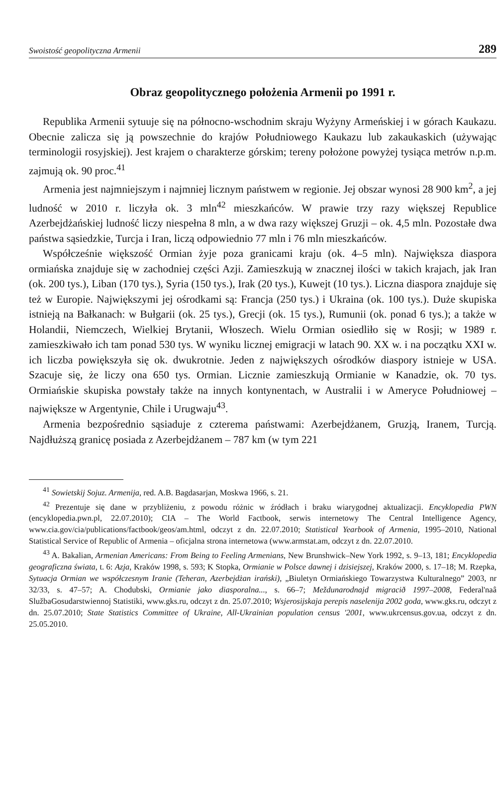Swoistość geopolityczna Armenii 289
Obraz geopolitycznego położenia Armenii po 1991 r.
Republika Armenii sytuuje się na północno-wschodnim skraju Wyżyny Armeńskiej i w górach Kaukazu. Obecnie zalicza się ją powszechnie do krajów Południowego Kaukazu lub zakaukaskich (używając terminologii rosyjskiej). Jest krajem o charakterze górskim; tereny położone powyżej tysiąca metrów n.p.m. zajmują ok. 90 proc.<sup>41</sup>
Armenia jest najmniejszym i najmniej licznym państwem w regionie. Jej obszar wynosi 28 900 km<sup>2</sup>, a jej ludność w 2010 r. liczyła ok. 3 mln<sup>42</sup> mieszkańców. W prawie trzy razy większej Republice Azerbejdżańskiej ludność liczy niespełna 8 mln, a w dwa razy większej Gruzji – ok. 4,5 mln. Pozostałe dwa państwa sąsiedzkie, Turcja i Iran, liczą odpowiednio 77 mln i 76 mln mieszkańców.
Współcześnie większość Ormian żyje poza granicami kraju (ok. 4–5 mln). Największa diaspora ormiańska znajduje się w zachodniej części Azji. Zamieszkują w znacznej ilości w takich krajach, jak Iran (ok. 200 tys.), Liban (170 tys.), Syria (150 tys.), Irak (20 tys.), Kuwejt (10 tys.). Liczna diaspora znajduje się też w Europie. Największymi jej ośrodkami są: Francja (250 tys.) i Ukraina (ok. 100 tys.). Duże skupiska istnieją na Bałkanach: w Bułgarii (ok. 25 tys.), Grecji (ok. 15 tys.), Rumunii (ok. ponad 6 tys.); a także w Holandii, Niemczech, Wielkiej Brytanii, Włoszech. Wielu Ormian osiedliło się w Rosji; w 1989 r. zamieszkiwało ich tam ponad 530 tys. W wyniku licznej emigracji w latach 90. XX w. i na początku XXI w. ich liczba powiększyła się ok. dwukrotnie. Jeden z największych ośrodków diaspory istnieje w USA. Szacuje się, że liczy ona 650 tys. Ormian. Licznie zamieszkują Ormianie w Kanadzie, ok. 70 tys. Ormiańskie skupiska powstały także na innych kontynentach, w Australii i w Ameryce Południowej – największe w Argentynie, Chile i Urugwaju<sup>43</sup>.
Armenia bezpośrednio sąsiaduje z czterema państwami: Azerbejdżanem, Gruzją, Iranem, Turcją. Najdłuższą granicę posiada z Azerbejdżanem – 787 km (w tym 221
<sup>41</sup> Sowietskij Sojuz. Armenija, red. A.B. Bagdasarjan, Moskwa 1966, s. 21.
<sup>42</sup> Prezentuje się dane w przybliżeniu, z powodu różnic w źródłach i braku wiarygodnej aktualizacji. Encyklopedia PWN (encyklopedia.pwn.pl, 22.07.2010); CIA – The World Factbook, serwis internetowy The Central Intelligence Agency, www.cia.gov/cia/publications/factbook/geos/am.html, odczyt z dn. 22.07.2010; Statistical Yearbook of Armenia, 1995–2010, National Statistical Service of Republic of Armenia – oficjalna strona internetowa (www.armstat.am, odczyt z dn. 22.07.2010.
<sup>43</sup> A. Bakalian, Armenian Americans: From Being to Feeling Armenians, New Brunshwick–New York 1992, s. 9–13, 181; Encyklopedia geograficzna świata, t. 6: Azja, Kraków 1998, s. 593; K Stopka, Ormianie w Polsce dawnej i dzisiejszej, Kraków 2000, s. 17–18; M. Rzepka, Sytuacja Ormian we współczesnym Iranie (Teheran, Azerbejdżan irański), „Biuletyn Ormiańskiego Towarzystwa Kulturalnego” 2003, nr 32/33, s. 47–57; A. Chodubski, Ormianie jako diasporalna..., s. 66–7; Meždunarodnajd migracið 1997–2008, Federal'naâ SlužbaGosudarstwiennoj Statistiki, www.gks.ru, odczyt z dn. 25.07.2010; Wsjerosijskaja perepis naselenija 2002 goda, www.gks.ru, odczyt z dn. 25.07.2010; State Statistics Committee of Ukraine, All-Ukrainian population census '2001, www.ukrcensus.gov.ua, odczyt z dn. 25.05.2010.